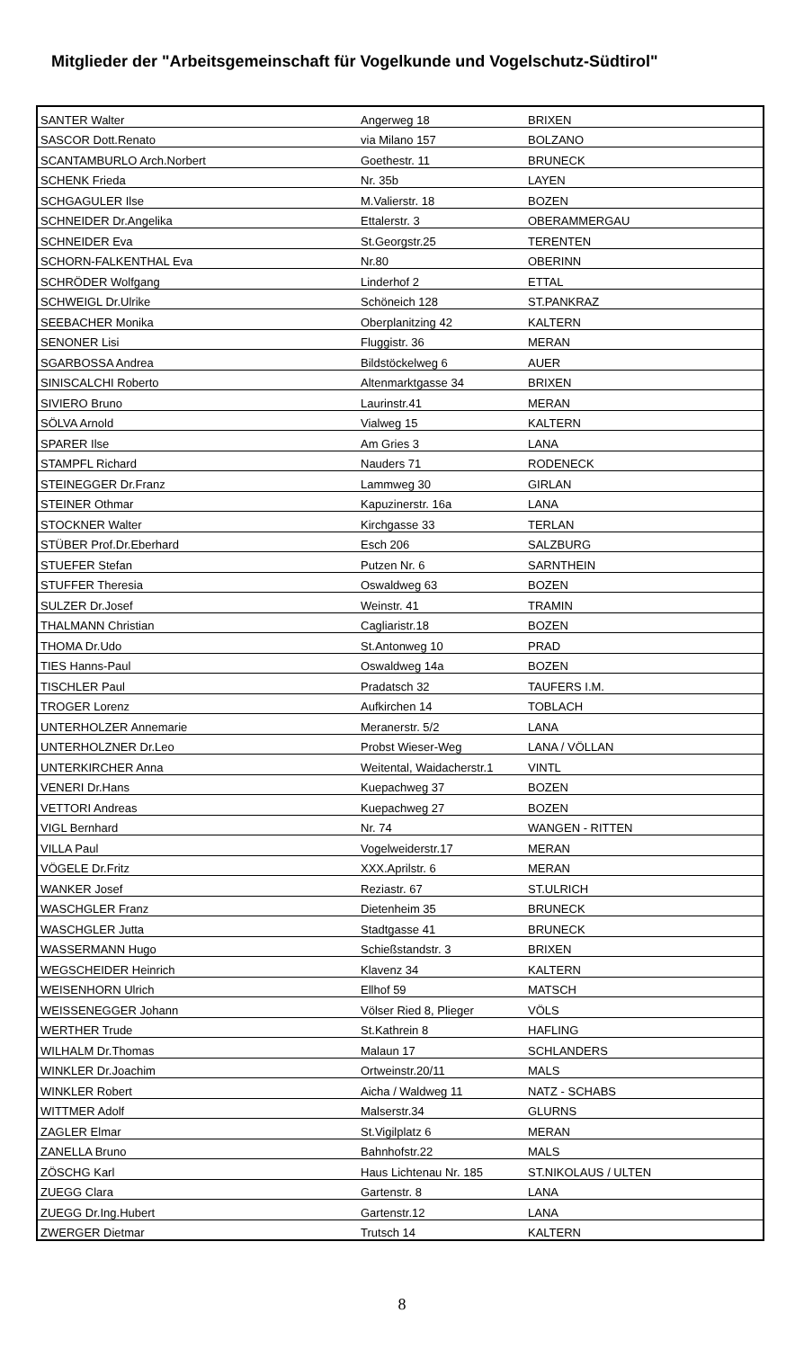Mitglieder der "Arbeitsgemeinschaft für Vogelkunde und Vogelschutz-Südtirol"
| SANTER Walter | Angerweg 18 | BRIXEN |
| SASCOR Dott.Renato | via Milano 157 | BOLZANO |
| SCANTAMBURLO Arch.Norbert | Goethestr. 11 | BRUNECK |
| SCHENK Frieda | Nr. 35b | LAYEN |
| SCHGAGULER Ilse | M.Valierstr. 18 | BOZEN |
| SCHNEIDER Dr.Angelika | Ettalerstr. 3 | OBERAMMERGAU |
| SCHNEIDER Eva | St.Georgstr.25 | TERENTEN |
| SCHORN-FALKENTHAL Eva | Nr.80 | OBERINN |
| SCHRÖDER Wolfgang | Linderhof 2 | ETTAL |
| SCHWEIGL Dr.Ulrike | Schöneich 128 | ST.PANKRAZ |
| SEEBACHER Monika | Oberplanitzing 42 | KALTERN |
| SENONER Lisi | Fluggistr. 36 | MERAN |
| SGARBOSSA Andrea | Bildstöckelweg 6 | AUER |
| SINISCALCHI Roberto | Altenmarktgasse 34 | BRIXEN |
| SIVIERO Bruno | Laurinstr.41 | MERAN |
| SÖLVA Arnold | Vialweg 15 | KALTERN |
| SPARER Ilse | Am Gries 3 | LANA |
| STAMPFL Richard | Nauders 71 | RODENECK |
| STEINEGGER Dr.Franz | Lammweg 30 | GIRLAN |
| STEINER Othmar | Kapuzinerstr. 16a | LANA |
| STOCKNER Walter | Kirchgasse 33 | TERLAN |
| STÜBER Prof.Dr.Eberhard | Esch 206 | SALZBURG |
| STUEFER Stefan | Putzen Nr. 6 | SARNTHEIN |
| STUFFER Theresia | Oswaldweg 63 | BOZEN |
| SULZER Dr.Josef | Weinstr. 41 | TRAMIN |
| THALMANN Christian | Cagliaristr.18 | BOZEN |
| THOMA Dr.Udo | St.Antonweg 10 | PRAD |
| TIES Hanns-Paul | Oswaldweg 14a | BOZEN |
| TISCHLER Paul | Pradatsch 32 | TAUFERS I.M. |
| TROGER Lorenz | Aufkirchen 14 | TOBLACH |
| UNTERHOLZER Annemarie | Meranerstr. 5/2 | LANA |
| UNTERHOLZNER Dr.Leo | Probst Wieser-Weg | LANA / VÖLLAN |
| UNTERKIRCHER Anna | Weitental, Waidacherstr.1 | VINTL |
| VENERI Dr.Hans | Kuepachweg 37 | BOZEN |
| VETTORI Andreas | Kuepachweg 27 | BOZEN |
| VIGL Bernhard | Nr. 74 | WANGEN - RITTEN |
| VILLA Paul | Vogelweiderstr.17 | MERAN |
| VÖGELE Dr.Fritz | XXX.Aprilstr. 6 | MERAN |
| WANKER Josef | Reziastr. 67 | ST.ULRICH |
| WASCHGLER Franz | Dietenheim 35 | BRUNECK |
| WASCHGLER Jutta | Stadtgasse 41 | BRUNECK |
| WASSERMANN Hugo | Schießstandstr. 3 | BRIXEN |
| WEGSCHEIDER Heinrich | Klavenz 34 | KALTERN |
| WEISENHORN Ulrich | Ellhof 59 | MATSCH |
| WEISSENEGGER Johann | Völser Ried 8, Plieger | VÖLS |
| WERTHER Trude | St.Kathrein 8 | HAFLING |
| WILHALM Dr.Thomas | Malaun 17 | SCHLANDERS |
| WINKLER Dr.Joachim | Ortweinstr.20/11 | MALS |
| WINKLER Robert | Aicha / Waldweg 11 | NATZ - SCHABS |
| WITTMER Adolf | Malserstr.34 | GLURNS |
| ZAGLER Elmar | St.Vigilplatz 6 | MERAN |
| ZANELLA Bruno | Bahnhofstr.22 | MALS |
| ZÖSCHG Karl | Haus Lichtenau Nr. 185 | ST.NIKOLAUS / ULTEN |
| ZUEGG Clara | Gartenstr. 8 | LANA |
| ZUEGG Dr.Ing.Hubert | Gartenstr.12 | LANA |
| ZWERGER Dietmar | Trutsch 14 | KALTERN |
8